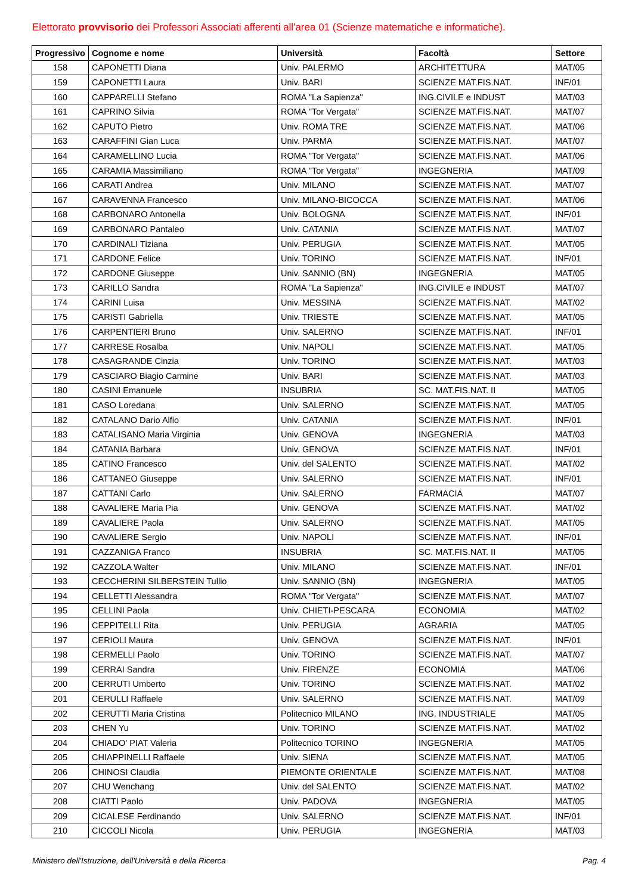Elettorato provvisorio dei Professori Associati afferenti all'area 01 (Scienze matematiche e informatiche).
| Progressivo | Cognome e nome | Università | Facoltà | Settore |
| --- | --- | --- | --- | --- |
| 158 | CAPONETTI Diana | Univ. PALERMO | ARCHITETTURA | MAT/05 |
| 159 | CAPONETTI Laura | Univ. BARI | SCIENZE MAT.FIS.NAT. | INF/01 |
| 160 | CAPPARELLI Stefano | ROMA "La Sapienza" | ING.CIVILE e INDUST | MAT/03 |
| 161 | CAPRINO Silvia | ROMA "Tor Vergata" | SCIENZE MAT.FIS.NAT. | MAT/07 |
| 162 | CAPUTO Pietro | Univ. ROMA TRE | SCIENZE MAT.FIS.NAT. | MAT/06 |
| 163 | CARAFFINI Gian Luca | Univ. PARMA | SCIENZE MAT.FIS.NAT. | MAT/07 |
| 164 | CARAMELLINO Lucia | ROMA "Tor Vergata" | SCIENZE MAT.FIS.NAT. | MAT/06 |
| 165 | CARAMIA Massimiliano | ROMA "Tor Vergata" | INGEGNERIA | MAT/09 |
| 166 | CARATI Andrea | Univ. MILANO | SCIENZE MAT.FIS.NAT. | MAT/07 |
| 167 | CARAVENNA Francesco | Univ. MILANO-BICOCCA | SCIENZE MAT.FIS.NAT. | MAT/06 |
| 168 | CARBONARO Antonella | Univ. BOLOGNA | SCIENZE MAT.FIS.NAT. | INF/01 |
| 169 | CARBONARO Pantaleo | Univ. CATANIA | SCIENZE MAT.FIS.NAT. | MAT/07 |
| 170 | CARDINALI Tiziana | Univ. PERUGIA | SCIENZE MAT.FIS.NAT. | MAT/05 |
| 171 | CARDONE Felice | Univ. TORINO | SCIENZE MAT.FIS.NAT. | INF/01 |
| 172 | CARDONE Giuseppe | Univ. SANNIO (BN) | INGEGNERIA | MAT/05 |
| 173 | CARILLO Sandra | ROMA "La Sapienza" | ING.CIVILE e INDUST | MAT/07 |
| 174 | CARINI Luisa | Univ. MESSINA | SCIENZE MAT.FIS.NAT. | MAT/02 |
| 175 | CARISTI Gabriella | Univ. TRIESTE | SCIENZE MAT.FIS.NAT. | MAT/05 |
| 176 | CARPENTIERI Bruno | Univ. SALERNO | SCIENZE MAT.FIS.NAT. | INF/01 |
| 177 | CARRESE Rosalba | Univ. NAPOLI | SCIENZE MAT.FIS.NAT. | MAT/05 |
| 178 | CASAGRANDE Cinzia | Univ. TORINO | SCIENZE MAT.FIS.NAT. | MAT/03 |
| 179 | CASCIARO Biagio Carmine | Univ. BARI | SCIENZE MAT.FIS.NAT. | MAT/03 |
| 180 | CASINI Emanuele | INSUBRIA | SC. MAT.FIS.NAT. II | MAT/05 |
| 181 | CASO Loredana | Univ. SALERNO | SCIENZE MAT.FIS.NAT. | MAT/05 |
| 182 | CATALANO Dario Alfio | Univ. CATANIA | SCIENZE MAT.FIS.NAT. | INF/01 |
| 183 | CATALISANO Maria Virginia | Univ. GENOVA | INGEGNERIA | MAT/03 |
| 184 | CATANIA Barbara | Univ. GENOVA | SCIENZE MAT.FIS.NAT. | INF/01 |
| 185 | CATINO Francesco | Univ. del SALENTO | SCIENZE MAT.FIS.NAT. | MAT/02 |
| 186 | CATTANEO Giuseppe | Univ. SALERNO | SCIENZE MAT.FIS.NAT. | INF/01 |
| 187 | CATTANI Carlo | Univ. SALERNO | FARMACIA | MAT/07 |
| 188 | CAVALIERE Maria Pia | Univ. GENOVA | SCIENZE MAT.FIS.NAT. | MAT/02 |
| 189 | CAVALIERE Paola | Univ. SALERNO | SCIENZE MAT.FIS.NAT. | MAT/05 |
| 190 | CAVALIERE Sergio | Univ. NAPOLI | SCIENZE MAT.FIS.NAT. | INF/01 |
| 191 | CAZZANIGA Franco | INSUBRIA | SC. MAT.FIS.NAT. II | MAT/05 |
| 192 | CAZZOLA Walter | Univ. MILANO | SCIENZE MAT.FIS.NAT. | INF/01 |
| 193 | CECCHERINI SILBERSTEIN Tullio | Univ. SANNIO (BN) | INGEGNERIA | MAT/05 |
| 194 | CELLETTI Alessandra | ROMA "Tor Vergata" | SCIENZE MAT.FIS.NAT. | MAT/07 |
| 195 | CELLINI Paola | Univ. CHIETI-PESCARA | ECONOMIA | MAT/02 |
| 196 | CEPPITELLI Rita | Univ. PERUGIA | AGRARIA | MAT/05 |
| 197 | CERIOLI Maura | Univ. GENOVA | SCIENZE MAT.FIS.NAT. | INF/01 |
| 198 | CERMELLI Paolo | Univ. TORINO | SCIENZE MAT.FIS.NAT. | MAT/07 |
| 199 | CERRAI Sandra | Univ. FIRENZE | ECONOMIA | MAT/06 |
| 200 | CERRUTI Umberto | Univ. TORINO | SCIENZE MAT.FIS.NAT. | MAT/02 |
| 201 | CERULLI Raffaele | Univ. SALERNO | SCIENZE MAT.FIS.NAT. | MAT/09 |
| 202 | CERUTTI Maria Cristina | Politecnico MILANO | ING. INDUSTRIALE | MAT/05 |
| 203 | CHEN Yu | Univ. TORINO | SCIENZE MAT.FIS.NAT. | MAT/02 |
| 204 | CHIADO' PIAT Valeria | Politecnico TORINO | INGEGNERIA | MAT/05 |
| 205 | CHIAPPINELLI Raffaele | Univ. SIENA | SCIENZE MAT.FIS.NAT. | MAT/05 |
| 206 | CHINOSI Claudia | PIEMONTE ORIENTALE | SCIENZE MAT.FIS.NAT. | MAT/08 |
| 207 | CHU Wenchang | Univ. del SALENTO | SCIENZE MAT.FIS.NAT. | MAT/02 |
| 208 | CIATTI Paolo | Univ. PADOVA | INGEGNERIA | MAT/05 |
| 209 | CICALESE Ferdinando | Univ. SALERNO | SCIENZE MAT.FIS.NAT. | INF/01 |
| 210 | CICCOLI Nicola | Univ. PERUGIA | INGEGNERIA | MAT/03 |
Ministero dell'Istruzione, dell'Università e della Ricerca Pag. 4